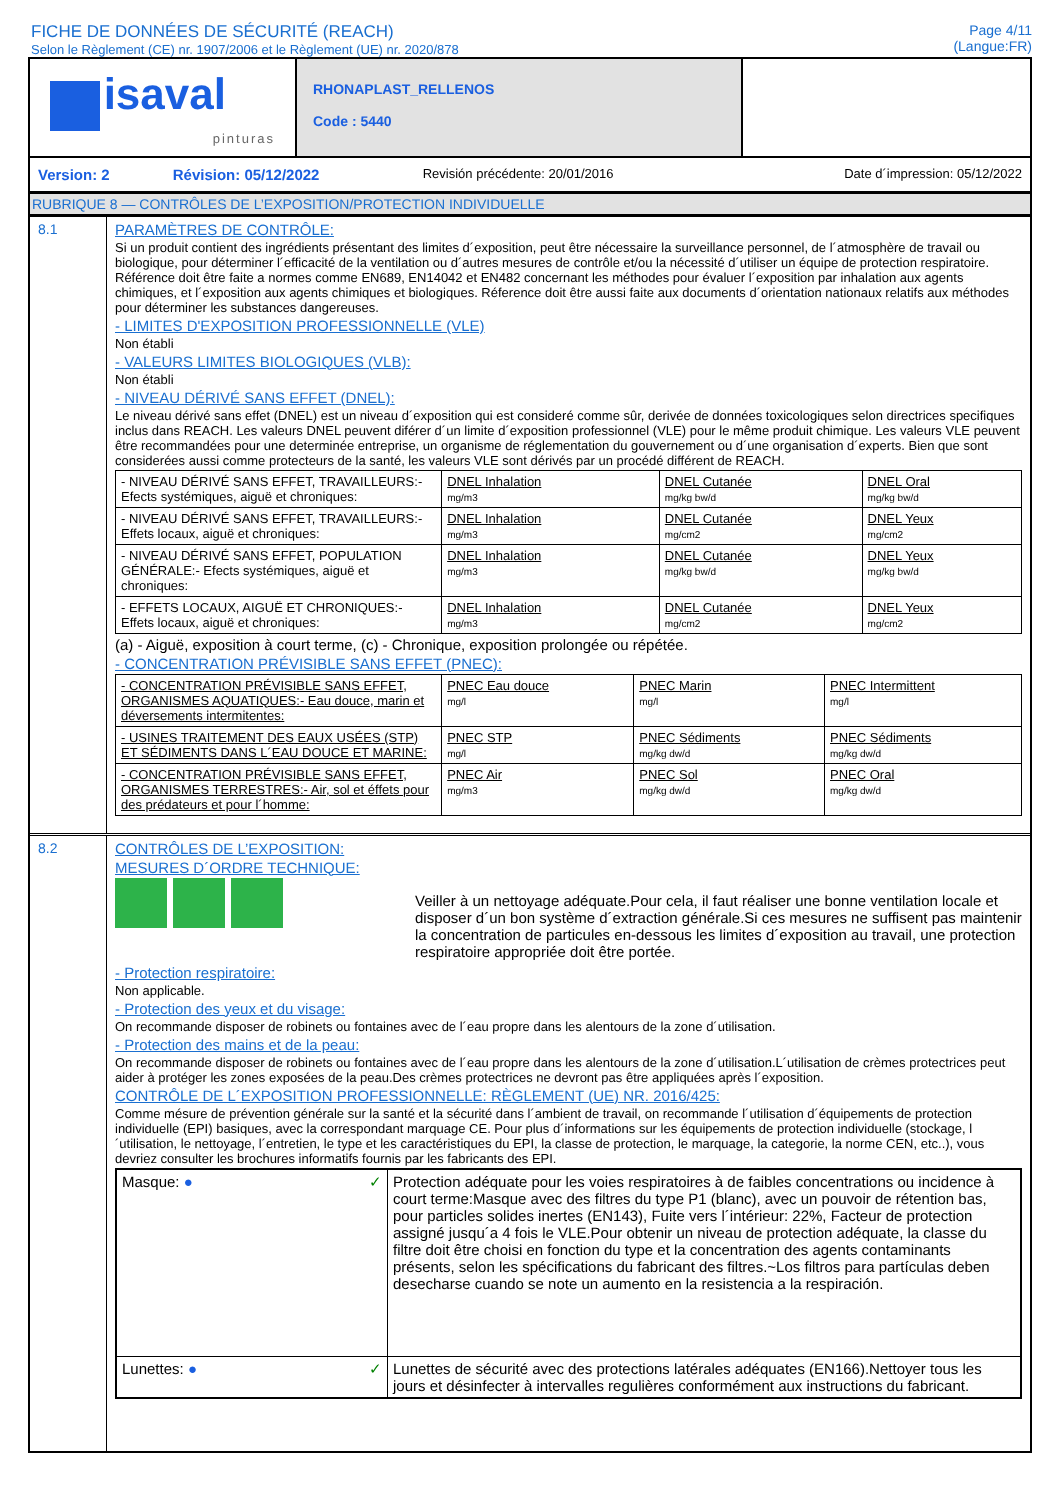FICHE DE DONNÉES DE SÉCURITÉ (REACH)
Selon le Règlement (CE) nr. 1907/2006 et le Règlement (UE) nr. 2020/878
Page 4/11
(Langue:FR)
| isaval pinturas | RHONAPLAST_RELLENOS Code : 5440 | |
| Version: 2 | Révision: 05/12/2022 | Revisión précédente: 20/01/2016 | Date d´impression: 05/12/2022 |
RUBRIQUE 8 — CONTRÔLES DE L’EXPOSITION/PROTECTION INDIVIDUELLE
8.1 PARAMÈTRES DE CONTRÔLE:
Si un produit contient des ingrédients présentant des limites d´exposition, peut être nécessaire la surveillance personnel, de l´atmosphère de travail ou biologique, pour déterminer l´efficacité de la ventilation ou d´autres mesures de contrôle et/ou la nécessité d´utiliser un équipe de protection respiratoire. Référence doit être faite a normes comme EN689, EN14042 et EN482 concernant les méthodes pour évaluer l´exposition par inhalation aux agents chimiques, et l´exposition aux agents chimiques et biologiques. Réference doit être aussi faite aux documents d´orientation nationaux relatifs aux méthodes pour déterminer les substances dangereuses.
- LIMITES D'EXPOSITION PROFESSIONNELLE (VLE)
Non établi
- VALEURS LIMITES BIOLOGIQUES (VLB):
Non établi
- NIVEAU DÉRIVÉ SANS EFFET (DNEL):
Le niveau dérivé sans effet (DNEL) est un niveau d´exposition qui est consideré comme sûr, derivée de données toxicologiques selon directrices specifiques inclus dans REACH. Les valeurs DNEL peuvent diférer d´un limite d´exposition professionnel (VLE) pour le même produit chimique. Les valeurs VLE peuvent être recommandées pour une determinée entreprise, un organisme de réglementation du gouvernement ou d´une organisation d´experts. Bien que sont considerées aussi comme protecteurs de la santé, les valeurs VLE sont dérivés par un procédé différent de REACH.
| - NIVEAU DÉRIVÉ SANS EFFET, TRAVAILLEURS:- Efects systémiques, aiguë et chroniques: | DNEL Inhalation mg/m3 | DNEL Cutanée mg/kg bw/d | DNEL Oral mg/kg bw/d |
| - NIVEAU DÉRIVÉ SANS EFFET, TRAVAILLEURS:- Effets locaux, aiguë et chroniques: | DNEL Inhalation mg/m3 | DNEL Cutanée mg/cm2 | DNEL Yeux mg/cm2 |
| - NIVEAU DÉRIVÉ SANS EFFET, POPULATION GÉNÉRALE:- Efects systémiques, aiguë et chroniques: | DNEL Inhalation mg/m3 | DNEL Cutanée mg/kg bw/d | DNEL Yeux mg/kg bw/d |
| - EFFETS LOCAUX, AIGUË ET CHRONIQUES:- Effets locaux, aiguë et chroniques: | DNEL Inhalation mg/m3 | DNEL Cutanée mg/cm2 | DNEL Yeux mg/cm2 |
(a) - Aiguë, exposition à court terme, (c) - Chronique, exposition prolongée ou répétée.
- CONCENTRATION PRÉVISIBLE SANS EFFET (PNEC):
| - CONCENTRATION PRÉVISIBLE SANS EFFET, ORGANISMES AQUATIQUES:- Eau douce, marin et déversements intermitentes: | PNEC Eau douce mg/l | PNEC Marin mg/l | PNEC Intermittent mg/l |
| - USINES TRAITEMENT DES EAUX USÉES (STP) ET SÉDIMENTS DANS L´EAU DOUCE ET MARINE: | PNEC STP mg/l | PNEC Sédiments mg/kg dw/d | PNEC Sédiments mg/kg dw/d |
| - CONCENTRATION PRÉVISIBLE SANS EFFET, ORGANISMES TERRESTRES:- Air, sol et éffets pour des prédateurs et pour l´homme: | PNEC Air mg/m3 | PNEC Sol mg/kg dw/d | PNEC Oral mg/kg dw/d |
8.2 CONTRÔLES DE L’EXPOSITION:
MESURES D´ORDRE TECHNIQUE:
Veiller à un nettoyage adéquate.Pour cela, il faut réaliser une bonne ventilation locale et disposer d´un bon système d´extraction générale.Si ces mesures ne suffisent pas maintenir la concentration de particules en-dessous les limites d´exposition au travail, une protection respiratoire appropriée doit être portée.
- Protection respiratoire:
Non applicable.
- Protection des yeux et du visage:
On recommande disposer de robinets ou fontaines avec de l´eau propre dans les alentours de la zone d´utilisation.
- Protection des mains et de la peau:
On recommande disposer de robinets ou fontaines avec de l´eau propre dans les alentours de la zone d´utilisation.L´utilisation de crèmes protectrices peut aider à protéger les zones exposées de la peau.Des crèmes protectrices ne devront pas être appliquées après l´exposition.
CONTRÔLE DE L´EXPOSITION PROFESSIONNELLE: RÈGLEMENT (UE) NR. 2016/425:
Comme mésure de prévention générale sur la santé et la sécurité dans l´ambient de travail, on recommande l´utilisation d´équipements de protection individuelle (EPI) basiques, avec la correspondant marquage CE. Pour plus d´informations sur les équipements de protection individuelle (stockage, l´utilisation, le nettoyage, l´entretien, le type et les caractéristiques du EPI, la classe de protection, le marquage, la categorie, la norme CEN, etc..), vous devriez consulter les brochures informatifs fournis par les fabricants des EPI.
| Masque: ● ✓ | Protection adéquate pour les voies respiratoires à de faibles concentrations ou incidence à court terme:Masque avec des filtres du type P1 (blanc), avec un pouvoir de rétention bas, pour particles solides inertes (EN143), Fuite vers l´intérieur: 22%, Facteur de protection assigné jusqu´a 4 fois le VLE.Pour obtenir un niveau de protection adéquate, la classe du filtre doit être choisi en fonction du type et la concentration des agents contaminants présents, selon les spécifications du fabricant des filtres.~Los filtros para partículas deben desecharse cuando se note un aumento en la resistencia a la respiración. |
| Lunettes: ● ✓ | Lunettes de sécurité avec des protections latérales adéquates (EN166).Nettoyer tous les jours et désinfecter à intervalles regulières conformément aux instructions du fabricant. |